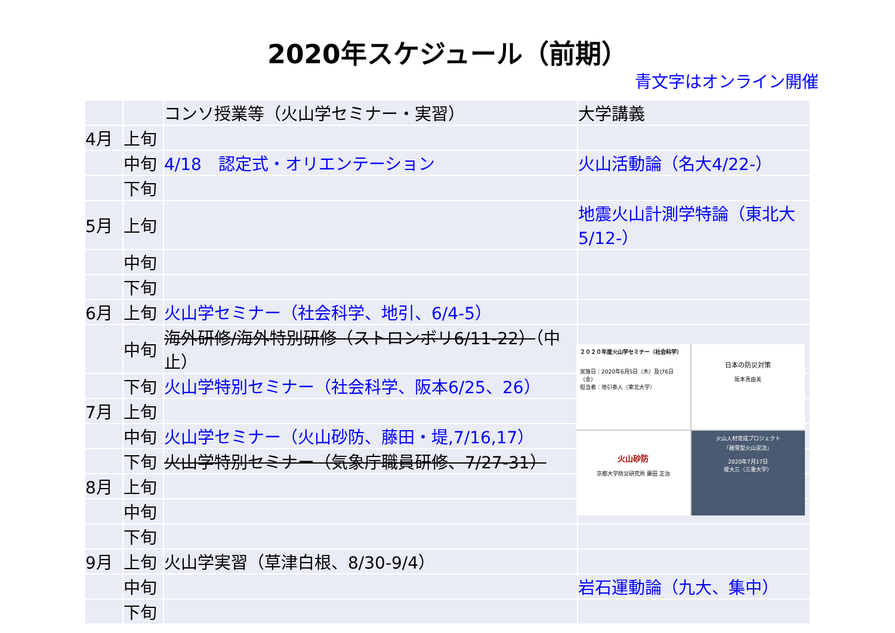2020年スケジュール（前期）
青文字はオンライン開催
| | | コンソ授業等（火山学セミナー・実習） | 大学講義 |
| 4月 | 上旬 | | |
| | 中旬 | 4/18 認定式・オリエンテーション | 火山活動論（名大4/22-） |
| | 下旬 | | |
| 5月 | 上旬 | | 地震火山計測学特論（東北大5/12-） |
| | 中旬 | | |
| | 下旬 | | |
| 6月 | 上旬 | 火山学セミナー（社会科学、地引、6/4-5） | |
| | 中旬 | 海外研修/海外特別研修（ストロンボリ6/11-22） （中止） | |
| | 下旬 | 火山学特別セミナー（社会科学、阪本6/25、26） | |
| 7月 | 上旬 | | |
| | 中旬 | 火山学セミナー（火山砂防、藤田・堤,7/16,17） | |
| | 下旬 | 火山学特別セミナー（気象庁職員研修、7/27-31） | |
| 8月 | 上旬 | | |
| | 中旬 | | |
| | 下旬 | | |
| 9月 | 上旬 | 火山学実習（草津白根、8/30-9/4） | |
| | 中旬 | | 岩石運動論（九大、集中） |
| | 下旬 | | |
２０２０年度火山学セミナー（社会科学）
実施日：2020年6月5日（木）及び6日（金）
担当者：地引泰人（東北大学）
日本の防災対策
阪本真由美
火山砂防
京都大学防災研究所 藤田 正治
火山人材育成プロジェクト
「融雪型火山泥流」
2020年7月17日
堤大三（三重大学）